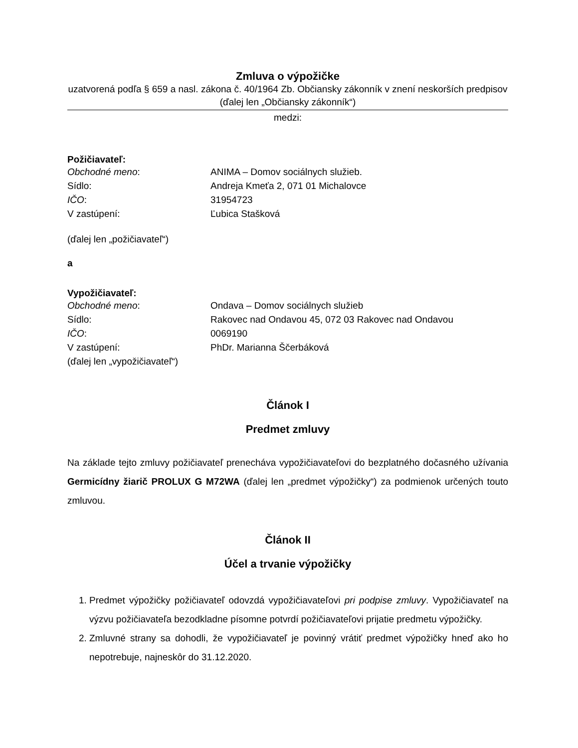Zmluva o výpožičke
uzatvorená podľa § 659 a nasl. zákona č. 40/1964 Zb. Občiansky zákonník v znení neskorších predpisov (ďalej len „Občiansky zákonník“)
medzi:
Požičiavateľ:
Obchodné meno: ANIMA – Domov sociálnych služieb.
Sídlo: Andreja Kmeťa 2, 071 01 Michalovce
IČO: 31954723
V zastúpení: Ľubica Stašková
(ďalej len „požičiavateľ“)
a
Vypožičiavateľ:
Obchodné meno: Ondava – Domov sociálnych služieb
Sídlo: Rakovec nad Ondavou 45, 072 03 Rakovec nad Ondavou
IČO: 0069190
V zastúpení: PhDr. Marianna Ščerbáková
(ďalej len „vypožičiavateľ“)
Článok I
Predmet zmluvy
Na základe tejto zmluvy požičiavateľ prenecháva vypožičiavateľovi do bezplatného dočasného užívania Germicídny žiarič PROLUX G M72WA (ďalej len „predmet výpožičky“) za podmienok určených touto zmluvou.
Článok II
Účel a trvanie výpožičky
1. Predmet výpožičky požičiavateľ odovzdá vypožičiavateľovi pri podpise zmluvy. Vypožičiavateľ na výzvu požičiavateľa bezodkladne písomne potvrdí požičiavateľovi prijatie predmetu výpožičky.
2. Zmluvné strany sa dohodli, že vypožičiavateľ je povinný vrátiť predmet výpožičky hneď ako ho nepotrebuje, najneskôr do 31.12.2020.